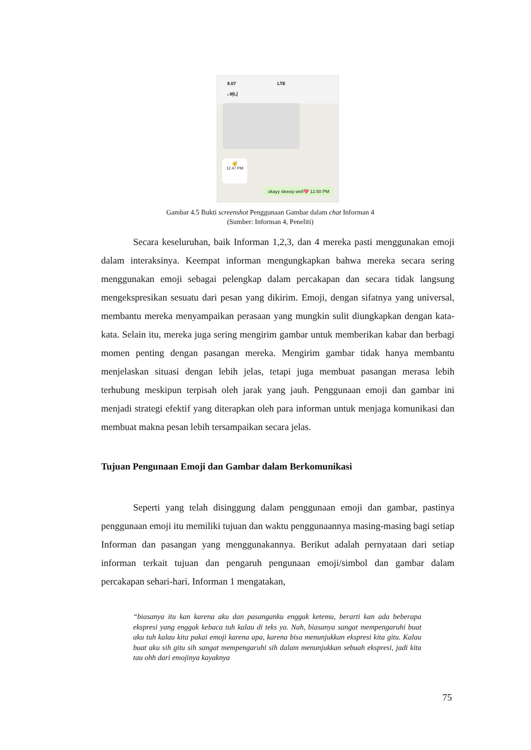8.07 LTE
‹ 버니
😴
12.47 PM
okayy sleeep well💖 12.50 PM
Gambar 4.5 Bukti screenshot Penggunaan Gambar dalam chat Informan 4
(Sumber: Informan 4, Peneliti)
Secara keseluruhan, baik Informan 1,2,3, dan 4 mereka pasti menggunakan emoji dalam interaksinya. Keempat informan mengungkapkan bahwa mereka secara sering menggunakan emoji sebagai pelengkap dalam percakapan dan secara tidak langsung mengekspresikan sesuatu dari pesan yang dikirim. Emoji, dengan sifatnya yang universal, membantu mereka menyampaikan perasaan yang mungkin sulit diungkapkan dengan kata-kata. Selain itu, mereka juga sering mengirim gambar untuk memberikan kabar dan berbagi momen penting dengan pasangan mereka. Mengirim gambar tidak hanya membantu menjelaskan situasi dengan lebih jelas, tetapi juga membuat pasangan merasa lebih terhubung meskipun terpisah oleh jarak yang jauh. Penggunaan emoji dan gambar ini menjadi strategi efektif yang diterapkan oleh para informan untuk menjaga komunikasi dan membuat makna pesan lebih tersampaikan secara jelas.
Tujuan Pengunaan Emoji dan Gambar dalam Berkomunikasi
Seperti yang telah disinggung dalam penggunaan emoji dan gambar, pastinya penggunaan emoji itu memiliki tujuan dan waktu penggunaannya masing-masing bagi setiap Informan dan pasangan yang menggunakannya. Berikut adalah pernyataan dari setiap informan terkait tujuan dan pengaruh pengunaan emoji/simbol dan gambar dalam percakapan sehari-hari. Informan 1 mengatakan,
“biasanya itu kan karena aku dan pasanganku enggak ketemu, berarti kan ada beberapa ekspresi yang enggak kebaca tuh kalau di teks ya. Nah, biasanya sangat mempengaruhi buat aku tuh kalau kita pakai emoji karena apa, karena bisa menunjukkan ekspresi kita gitu. Kalau buat aku sih gitu sih sangat mempengaruhi sih dalam menunjukkan sebuah ekspresi, jadi kita tau ohh dari emojinya kayaknya
75